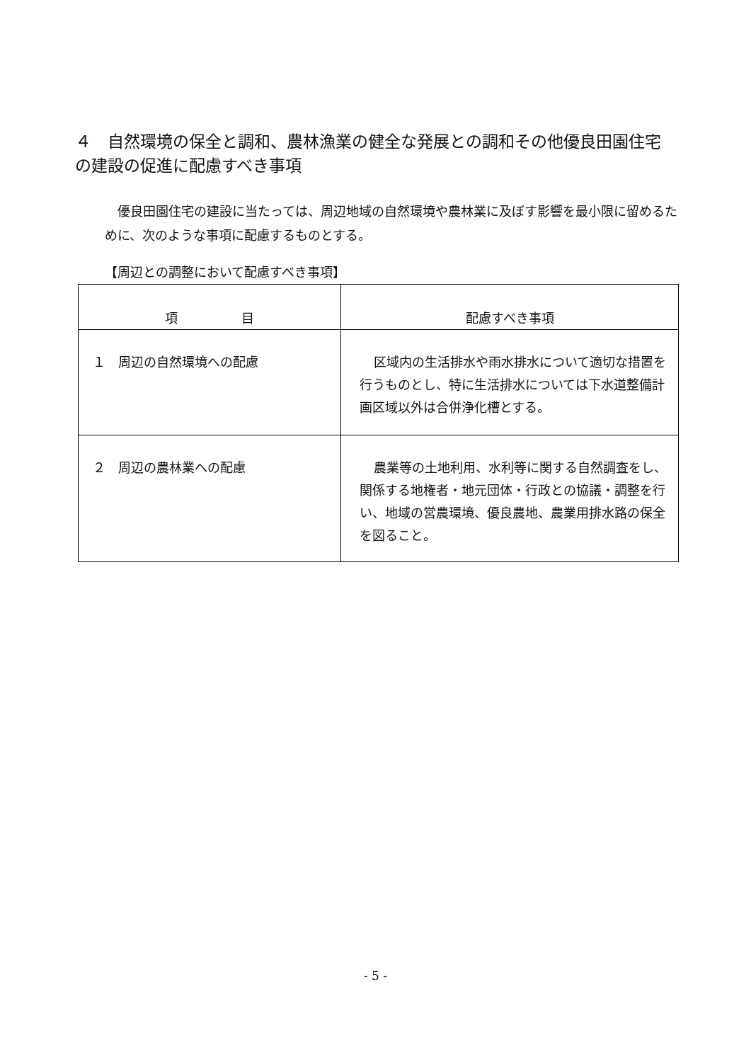４　自然環境の保全と調和、農林漁業の健全な発展との調和その他優良田園住宅の建設の促進に配慮すべき事項
優良田園住宅の建設に当たっては、周辺地域の自然環境や農林業に及ぼす影響を最小限に留めるために、次のような事項に配慮するものとする。
【周辺との調整において配慮すべき事項】
| 項 目 | 配慮すべき事項 |
| --- | --- |
| １ 周辺の自然環境への配慮 | 区域内の生活排水や雨水排水について適切な措置を行うものとし、特に生活排水については下水道整備計画区域以外は合併浄化槽とする。 |
| ２ 周辺の農林業への配慮 | 農業等の土地利用、水利等に関する自然調査をし、関係する地権者・地元団体・行政との協議・調整を行い、地域の営農環境、優良農地、農業用排水路の保全を図ること。 |
- 5 -